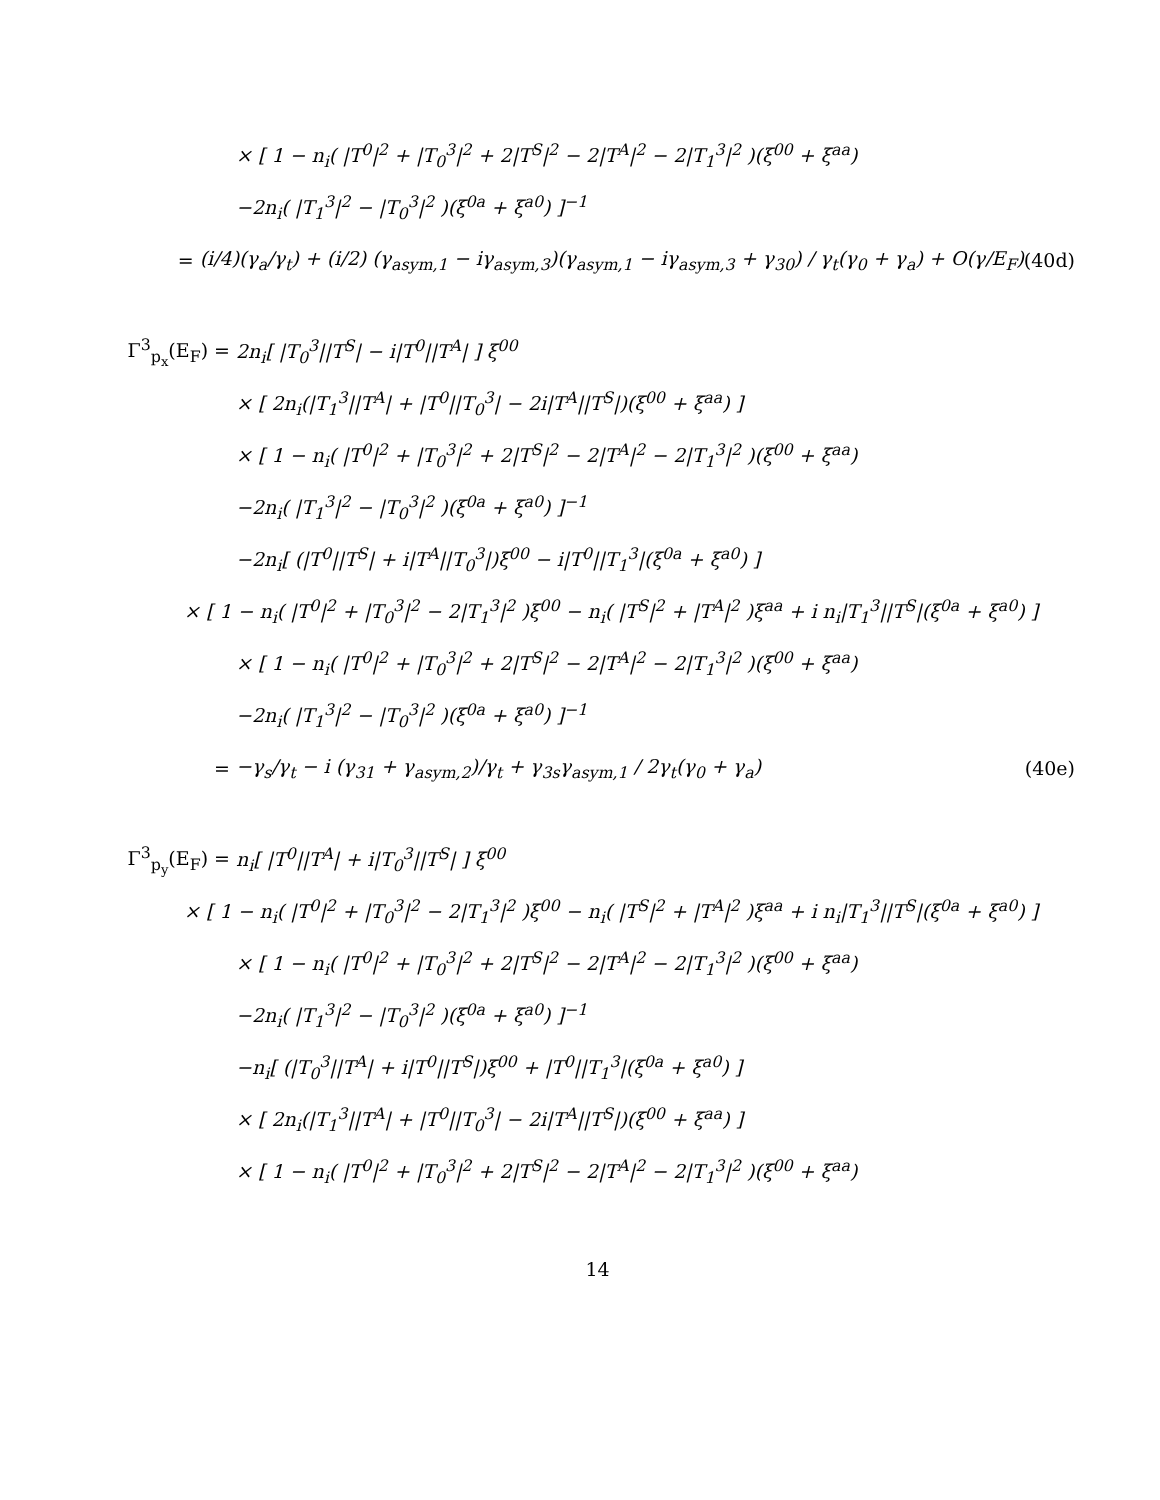× [ 1 − n<sub>i</sub>( |T<sup>0</sup>|<sup>2</sup> + |T<sub>0</sub><sup>3</sup>|<sup>2</sup> + 2|T<sup>S</sup>|<sup>2</sup> − 2|T<sup>A</sup>|<sup>2</sup> − 2|T<sub>1</sub><sup>3</sup>|<sup>2</sup> )(ξ<sup>00</sup> + ξ<sup>aa</sup>)
−2n<sub>i</sub>( |T<sub>1</sub><sup>3</sup>|<sup>2</sup> − |T<sub>0</sub><sup>3</sup>|<sup>2</sup> )(ξ<sup>0a</sup> + ξ<sup>a0</sup>) ]<sup>−1</sup>
= (i/4)(γ<sub>a</sub>/γ<sub>t</sub>) + (i/2) (γ<sub>asym,1</sub> − iγ<sub>asym,3</sub>)(γ<sub>asym,1</sub> − iγ<sub>asym,3</sub> + γ<sub>30</sub>) / γ<sub>t</sub>(γ<sub>0</sub> + γ<sub>a</sub>) + O(γ/E<sub>F</sub>) (40d)
Γ<sup>3</sup><sub>p<sub>x</sub></sub>(E<sub>F</sub>) = 2n<sub>i</sub>[ |T<sub>0</sub><sup>3</sup>||T<sup>S</sup>| − i|T<sup>0</sup>||T<sup>A</sup>| ] ξ<sup>00</sup>
× [ 2n<sub>i</sub>(|T<sub>1</sub><sup>3</sup>||T<sup>A</sup>| + |T<sup>0</sup>||T<sub>0</sub><sup>3</sup>| − 2i|T<sup>A</sup>||T<sup>S</sup>|)(ξ<sup>00</sup> + ξ<sup>aa</sup>) ]
× [ 1 − n<sub>i</sub>( |T<sup>0</sup>|<sup>2</sup> + |T<sub>0</sub><sup>3</sup>|<sup>2</sup> + 2|T<sup>S</sup>|<sup>2</sup> − 2|T<sup>A</sup>|<sup>2</sup> − 2|T<sub>1</sub><sup>3</sup>|<sup>2</sup> )(ξ<sup>00</sup> + ξ<sup>aa</sup>)
−2n<sub>i</sub>( |T<sub>1</sub><sup>3</sup>|<sup>2</sup> − |T<sub>0</sub><sup>3</sup>|<sup>2</sup> )(ξ<sup>0a</sup> + ξ<sup>a0</sup>) ]<sup>−1</sup>
−2n<sub>i</sub>[ (|T<sup>0</sup>||T<sup>S</sup>| + i|T<sup>A</sup>||T<sub>0</sub><sup>3</sup>|)ξ<sup>00</sup> − i|T<sup>0</sup>||T<sub>1</sub><sup>3</sup>|(ξ<sup>0a</sup> + ξ<sup>a0</sup>) ]
× [ 1 − n<sub>i</sub>( |T<sup>0</sup>|<sup>2</sup> + |T<sub>0</sub><sup>3</sup>|<sup>2</sup> − 2|T<sub>1</sub><sup>3</sup>|<sup>2</sup> )ξ<sup>00</sup> − n<sub>i</sub>( |T<sup>S</sup>|<sup>2</sup> + |T<sup>A</sup>|<sup>2</sup> )ξ<sup>aa</sup> + i n<sub>i</sub>|T<sub>1</sub><sup>3</sup>||T<sup>S</sup>|(ξ<sup>0a</sup> + ξ<sup>a0</sup>) ]
× [ 1 − n<sub>i</sub>( |T<sup>0</sup>|<sup>2</sup> + |T<sub>0</sub><sup>3</sup>|<sup>2</sup> + 2|T<sup>S</sup>|<sup>2</sup> − 2|T<sup>A</sup>|<sup>2</sup> − 2|T<sub>1</sub><sup>3</sup>|<sup>2</sup> )(ξ<sup>00</sup> + ξ<sup>aa</sup>)
−2n<sub>i</sub>( |T<sub>1</sub><sup>3</sup>|<sup>2</sup> − |T<sub>0</sub><sup>3</sup>|<sup>2</sup> )(ξ<sup>0a</sup> + ξ<sup>a0</sup>) ]<sup>−1</sup>
= −γ<sub>s</sub>/γ<sub>t</sub> − i (γ<sub>31</sub> + γ<sub>asym,2</sub>)/γ<sub>t</sub> + γ<sub>3s</sub>γ<sub>asym,1</sub> / 2γ<sub>t</sub>(γ<sub>0</sub> + γ<sub>a</sub>) (40e)
Γ<sup>3</sup><sub>p<sub>y</sub></sub>(E<sub>F</sub>) = n<sub>i</sub>[ |T<sup>0</sup>||T<sup>A</sup>| + i|T<sub>0</sub><sup>3</sup>||T<sup>S</sup>| ] ξ<sup>00</sup>
× [ 1 − n<sub>i</sub>( |T<sup>0</sup>|<sup>2</sup> + |T<sub>0</sub><sup>3</sup>|<sup>2</sup> − 2|T<sub>1</sub><sup>3</sup>|<sup>2</sup> )ξ<sup>00</sup> − n<sub>i</sub>( |T<sup>S</sup>|<sup>2</sup> + |T<sup>A</sup>|<sup>2</sup> )ξ<sup>aa</sup> + i n<sub>i</sub>|T<sub>1</sub><sup>3</sup>||T<sup>S</sup>|(ξ<sup>0a</sup> + ξ<sup>a0</sup>) ]
× [ 1 − n<sub>i</sub>( |T<sup>0</sup>|<sup>2</sup> + |T<sub>0</sub><sup>3</sup>|<sup>2</sup> + 2|T<sup>S</sup>|<sup>2</sup> − 2|T<sup>A</sup>|<sup>2</sup> − 2|T<sub>1</sub><sup>3</sup>|<sup>2</sup> )(ξ<sup>00</sup> + ξ<sup>aa</sup>)
−2n<sub>i</sub>( |T<sub>1</sub><sup>3</sup>|<sup>2</sup> − |T<sub>0</sub><sup>3</sup>|<sup>2</sup> )(ξ<sup>0a</sup> + ξ<sup>a0</sup>) ]<sup>−1</sup>
−n<sub>i</sub>[ (|T<sub>0</sub><sup>3</sup>||T<sup>A</sup>| + i|T<sup>0</sup>||T<sup>S</sup>|)ξ<sup>00</sup> + |T<sup>0</sup>||T<sub>1</sub><sup>3</sup>|(ξ<sup>0a</sup> + ξ<sup>a0</sup>) ]
× [ 2n<sub>i</sub>(|T<sub>1</sub><sup>3</sup>||T<sup>A</sup>| + |T<sup>0</sup>||T<sub>0</sub><sup>3</sup>| − 2i|T<sup>A</sup>||T<sup>S</sup>|)(ξ<sup>00</sup> + ξ<sup>aa</sup>) ]
× [ 1 − n<sub>i</sub>( |T<sup>0</sup>|<sup>2</sup> + |T<sub>0</sub><sup>3</sup>|<sup>2</sup> + 2|T<sup>S</sup>|<sup>2</sup> − 2|T<sup>A</sup>|<sup>2</sup> − 2|T<sub>1</sub><sup>3</sup>|<sup>2</sup> )(ξ<sup>00</sup> + ξ<sup>aa</sup>)
14